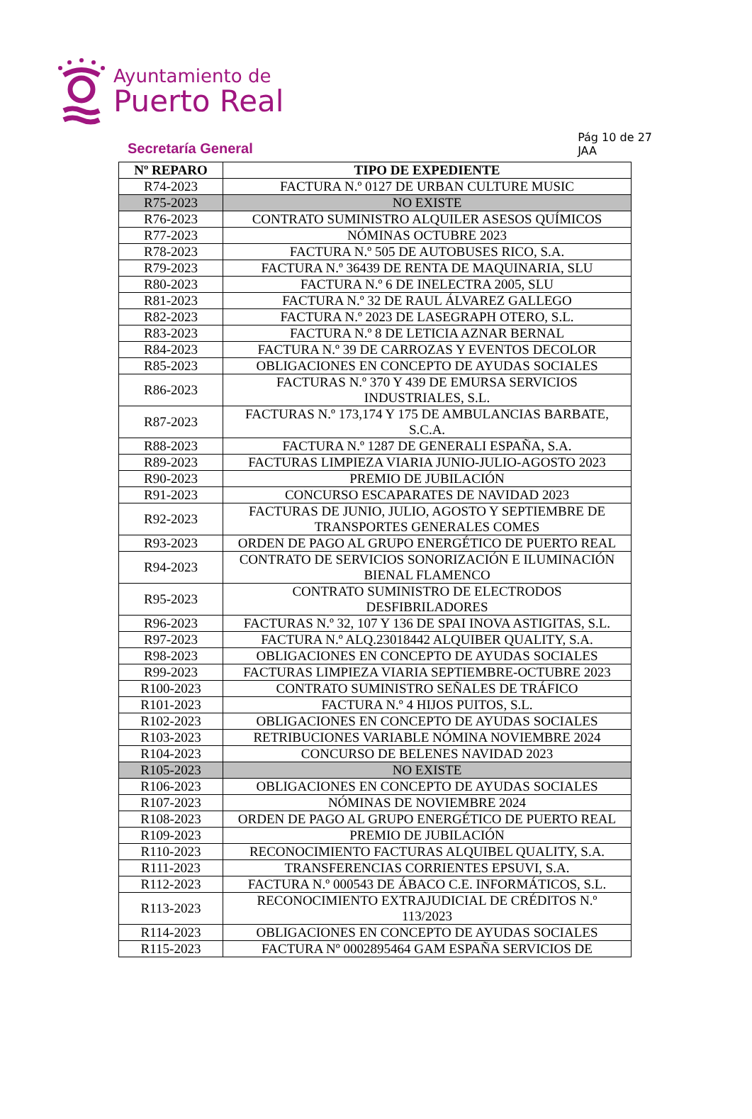Ayuntamiento de
Puerto Real
Secretaría General
Pág 10 de 27
JAA
| Nº REPARO | TIPO DE EXPEDIENTE |
| --- | --- |
| R74-2023 | FACTURA N.º 0127 DE URBAN CULTURE MUSIC |
| R75-2023 | NO EXISTE |
| R76-2023 | CONTRATO SUMINISTRO ALQUILER ASESOS QUÍMICOS |
| R77-2023 | NÓMINAS OCTUBRE 2023 |
| R78-2023 | FACTURA N.º 505 DE AUTOBUSES RICO, S.A. |
| R79-2023 | FACTURA N.º 36439 DE RENTA DE MAQUINARIA, SLU |
| R80-2023 | FACTURA N.º 6 DE INELECTRA 2005, SLU |
| R81-2023 | FACTURA N.º 32 DE RAUL ÁLVAREZ GALLEGO |
| R82-2023 | FACTURA N.º 2023 DE LASEGRAPH OTERO, S.L. |
| R83-2023 | FACTURA N.º 8 DE LETICIA AZNAR BERNAL |
| R84-2023 | FACTURA N.º 39 DE CARROZAS Y EVENTOS DECOLOR |
| R85-2023 | OBLIGACIONES EN CONCEPTO DE AYUDAS SOCIALES |
| R86-2023 | FACTURAS N.º 370 Y 439 DE EMURSA SERVICIOS INDUSTRIALES, S.L. |
| R87-2023 | FACTURAS N.º 173,174 Y 175 DE AMBULANCIAS BARBATE, S.C.A. |
| R88-2023 | FACTURA N.º 1287 DE GENERALI ESPAÑA, S.A. |
| R89-2023 | FACTURAS LIMPIEZA VIARIA JUNIO-JULIO-AGOSTO 2023 |
| R90-2023 | PREMIO DE JUBILACIÓN |
| R91-2023 | CONCURSO ESCAPARATES DE NAVIDAD 2023 |
| R92-2023 | FACTURAS DE JUNIO, JULIO, AGOSTO Y SEPTIEMBRE DE TRANSPORTES GENERALES COMES |
| R93-2023 | ORDEN DE PAGO AL GRUPO ENERGÉTICO DE PUERTO REAL |
| R94-2023 | CONTRATO DE SERVICIOS SONORIZACIÓN E ILUMINACIÓN BIENAL FLAMENCO |
| R95-2023 | CONTRATO SUMINISTRO DE ELECTRODOS DESFIBRILADORES |
| R96-2023 | FACTURAS N.º 32, 107 Y 136 DE SPAI INOVA ASTIGITAS, S.L. |
| R97-2023 | FACTURA N.º ALQ.23018442 ALQUIBER QUALITY, S.A. |
| R98-2023 | OBLIGACIONES EN CONCEPTO DE AYUDAS SOCIALES |
| R99-2023 | FACTURAS LIMPIEZA VIARIA SEPTIEMBRE-OCTUBRE 2023 |
| R100-2023 | CONTRATO SUMINISTRO SEÑALES DE TRÁFICO |
| R101-2023 | FACTURA N.º 4 HIJOS PUITOS, S.L. |
| R102-2023 | OBLIGACIONES EN CONCEPTO DE AYUDAS SOCIALES |
| R103-2023 | RETRIBUCIONES VARIABLE NÓMINA NOVIEMBRE 2024 |
| R104-2023 | CONCURSO DE BELENES NAVIDAD 2023 |
| R105-2023 | NO EXISTE |
| R106-2023 | OBLIGACIONES EN CONCEPTO DE AYUDAS SOCIALES |
| R107-2023 | NÓMINAS DE NOVIEMBRE 2024 |
| R108-2023 | ORDEN DE PAGO AL GRUPO ENERGÉTICO DE PUERTO REAL |
| R109-2023 | PREMIO DE JUBILACIÓN |
| R110-2023 | RECONOCIMIENTO FACTURAS ALQUIBEL QUALITY, S.A. |
| R111-2023 | TRANSFERENCIAS CORRIENTES EPSUVI, S.A. |
| R112-2023 | FACTURA N.º 000543 DE ÁBACO C.E. INFORMÁTICOS, S.L. |
| R113-2023 | RECONOCIMIENTO EXTRAJUDICIAL DE CRÉDITOS N.º 113/2023 |
| R114-2023 | OBLIGACIONES EN CONCEPTO DE AYUDAS SOCIALES |
| R115-2023 | FACTURA Nº 0002895464 GAM ESPAÑA SERVICIOS DE |